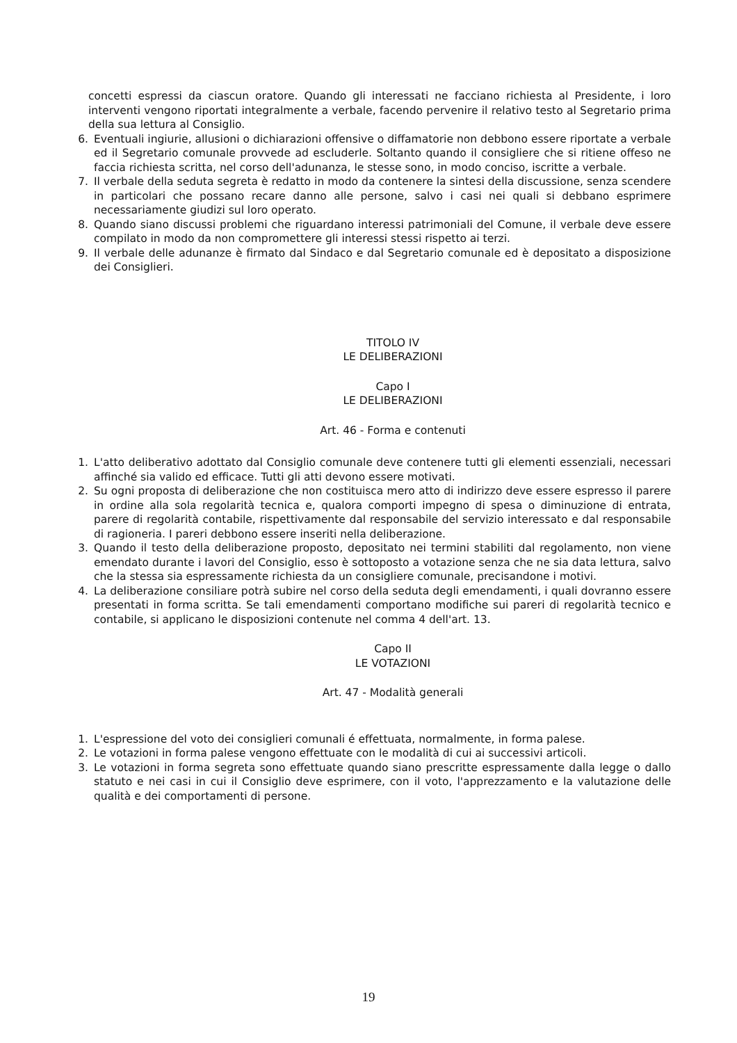concetti espressi da ciascun oratore. Quando gli interessati ne facciano richiesta al Presidente, i loro interventi vengono riportati integralmente a verbale, facendo pervenire il relativo testo al Segretario prima della sua lettura al Consiglio.
6. Eventuali ingiurie, allusioni o dichiarazioni offensive o diffamatorie non debbono essere riportate a verbale ed il Segretario comunale provvede ad escluderle. Soltanto quando il consigliere che si ritiene offeso ne faccia richiesta scritta, nel corso dell'adunanza, le stesse sono, in modo conciso, iscritte a verbale.
7. Il verbale della seduta segreta è redatto in modo da contenere la sintesi della discussione, senza scendere in particolari che possano recare danno alle persone, salvo i casi nei quali si debbano esprimere necessariamente giudizi sul loro operato.
8. Quando siano discussi problemi che riguardano interessi patrimoniali del Comune, il verbale deve essere compilato in modo da non compromettere gli interessi stessi rispetto ai terzi.
9. Il verbale delle adunanze è firmato dal Sindaco e dal Segretario comunale ed è depositato a disposizione dei Consiglieri.
TITOLO IV
LE DELIBERAZIONI
Capo I
LE DELIBERAZIONI
Art. 46 - Forma e contenuti
1. L'atto deliberativo adottato dal Consiglio comunale deve contenere tutti gli elementi essenziali, necessari affinché sia valido ed efficace. Tutti gli atti devono essere motivati.
2. Su ogni proposta di deliberazione che non costituisca mero atto di indirizzo deve essere espresso il parere in ordine alla sola regolarità tecnica e, qualora comporti impegno di spesa o diminuzione di entrata, parere di regolarità contabile, rispettivamente dal responsabile del servizio interessato e dal responsabile di ragioneria. I pareri debbono essere inseriti nella deliberazione.
3. Quando il testo della deliberazione proposto, depositato nei termini stabiliti dal regolamento, non viene emendato durante i lavori del Consiglio, esso è sottoposto a votazione senza che ne sia data lettura, salvo che la stessa sia espressamente richiesta da un consigliere comunale, precisandone i motivi.
4. La deliberazione consiliare potrà subire nel corso della seduta degli emendamenti, i quali dovranno essere presentati in forma scritta. Se tali emendamenti comportano modifiche sui pareri di regolarità tecnico e contabile, si applicano le disposizioni contenute nel comma 4 dell'art. 13.
Capo II
LE VOTAZIONI
Art. 47 - Modalità generali
1. L'espressione del voto dei consiglieri comunali é effettuata, normalmente, in forma palese.
2. Le votazioni in forma palese vengono effettuate con le modalità di cui ai successivi articoli.
3. Le votazioni in forma segreta sono effettuate quando siano prescritte espressamente dalla legge o dallo statuto e nei casi in cui il Consiglio deve esprimere, con il voto, l'apprezzamento e la valutazione delle qualità e dei comportamenti di persone.
19